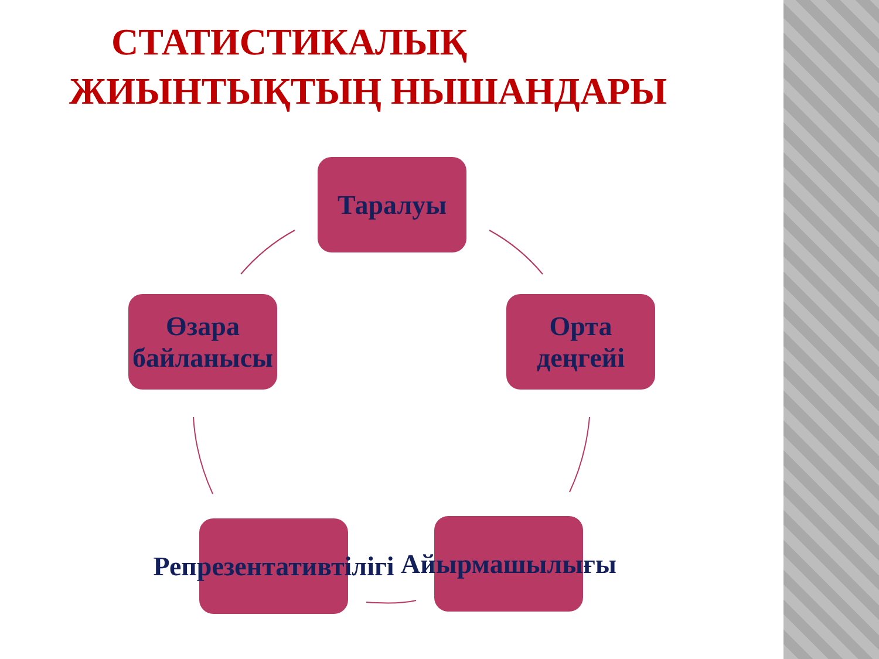СТАТИСТИКАЛЫҚ
ЖИЫНТЫҚТЫҢ НЫШАНДАРЫ
Таралуы
Орта деңгейі
Айырмашылығы
Репрезентативтілігі
Өзара байланысы